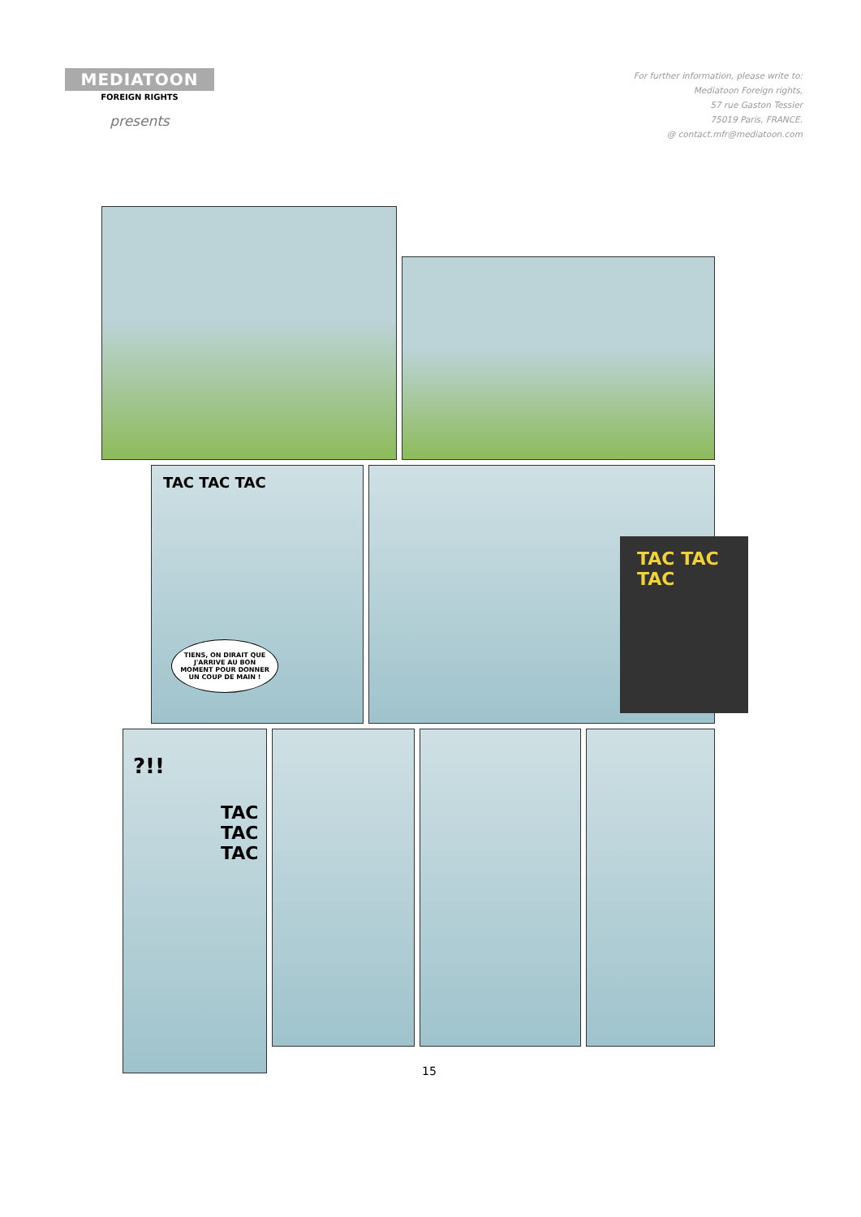MEDIATOON
FOREIGN RIGHTS
presents
For further information, please write to:
Mediatoon Foreign rights,
57 rue Gaston Tessier
75019 Paris, FRANCE.
@ contact.mfr@mediatoon.com
TAC TAC TAC
TIENS, ON DIRAIT QUE J'ARRIVE AU BON MOMENT POUR DONNER UN COUP DE MAIN !
TAC TAC TAC
?!!
TAC
TAC
TAC
15